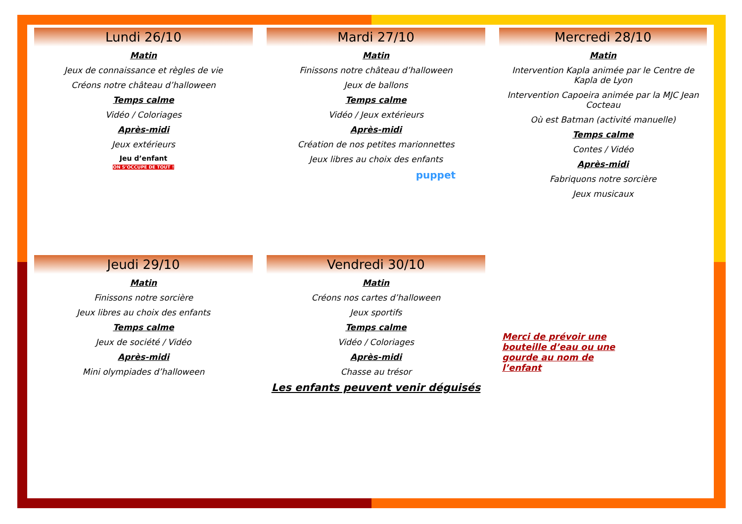Lundi 26/10
Matin
Jeux de connaissance et règles de vie
Créons notre château d’halloween
Temps calme
Vidéo / Coloriages
Après-midi
Jeux extérieurs
Jeu d’enfant
ON S’OCCUPE DE TOUT !
Mardi 27/10
Matin
Finissons notre château d’halloween
Jeux de ballons
Temps calme
Vidéo / Jeux extérieurs
Après-midi
Création de nos petites marionnettes
Jeux libres au choix des enfants
puppet
Mercredi 28/10
Matin
Intervention Kapla animée par le Centre de Kapla de Lyon
Intervention Capoeira animée par la MJC Jean Cocteau
Où est Batman (activité manuelle)
Temps calme
Contes / Vidéo
Après-midi
Fabriquons notre sorcière
Jeux musicaux
Jeudi 29/10
Matin
Finissons notre sorcière
Jeux libres au choix des enfants
Temps calme
Jeux de société / Vidéo
Après-midi
Mini olympiades d’halloween
Vendredi 30/10
Matin
Créons nos cartes d’halloween
Jeux sportifs
Temps calme
Vidéo / Coloriages
Après-midi
Chasse au trésor
Les enfants peuvent venir déguisés
Merci de prévoir une bouteille d’eau ou une gourde au nom de l’enfant